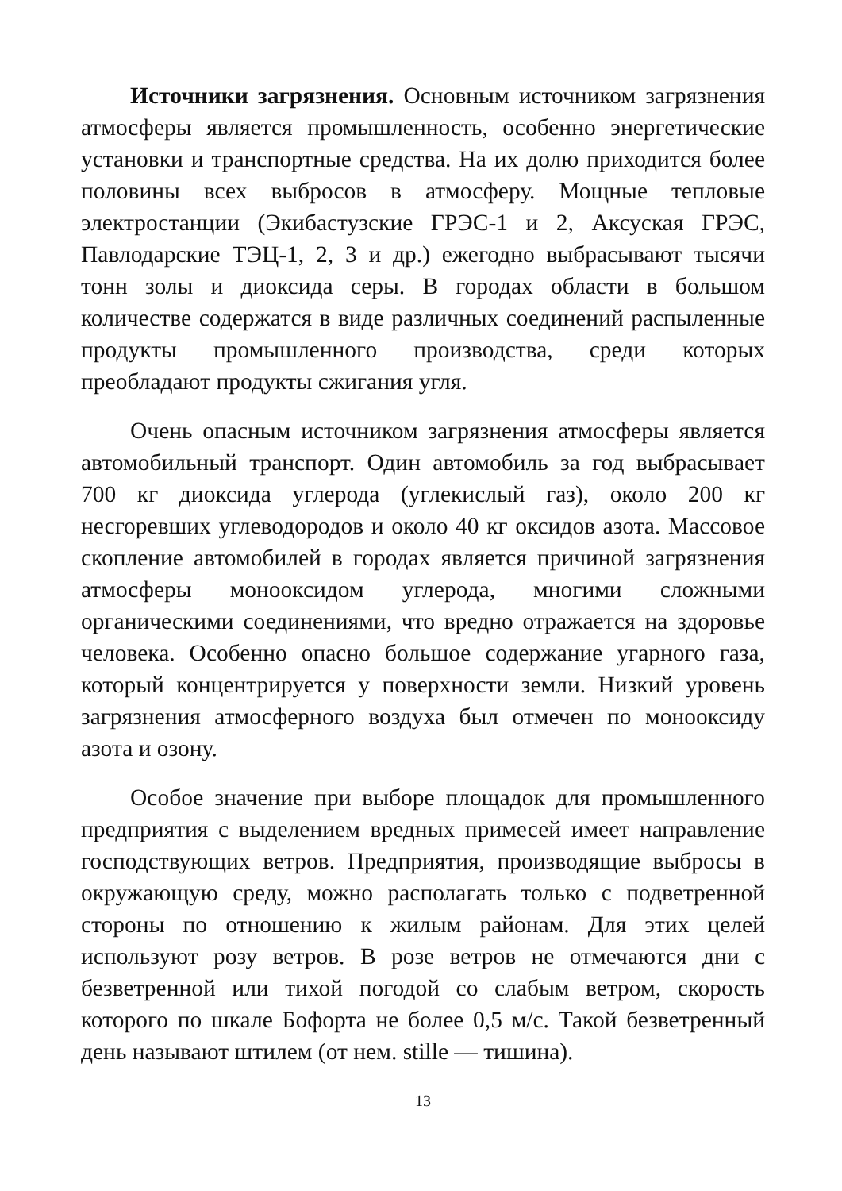Источники загрязнения. Основным источником загрязнения атмосферы является промышленность, особенно энергетические установки и транспортные средства. На их долю приходится более половины всех выбросов в атмосферу. Мощные тепловые электростанции (Экибастузские ГРЭС-1 и 2, Аксуская ГРЭС, Павлодарские ТЭЦ-1, 2, 3 и др.) ежегодно выбрасывают тысячи тонн золы и диоксида серы. В городах области в большом количестве содержатся в виде различных соединений распыленные продукты промышленного производства, среди которых преобладают продукты сжигания угля.
Очень опасным источником загрязнения атмосферы является автомобильный транспорт. Один автомобиль за год выбрасывает 700 кг диоксида углерода (углекислый газ), около 200 кг несгоревших углеводородов и около 40 кг оксидов азота. Массовое скопление автомобилей в городах является причиной загрязнения атмосферы монооксидом углерода, многими сложными органическими соединениями, что вредно отражается на здоровье человека. Особенно опасно большое содержание угарного газа, который концентрируется у поверхности земли. Низкий уровень загрязнения атмосферного воздуха был отмечен по монооксиду азота и озону.
Особое значение при выборе площадок для промышленного предприятия с выделением вредных примесей имеет направление господствующих ветров. Предприятия, производящие выбросы в окружающую среду, можно располагать только с подветренной стороны по отношению к жилым районам. Для этих целей используют розу ветров. В розе ветров не отмечаются дни с безветренной или тихой погодой со слабым ветром, скорость которого по шкале Бофорта не более 0,5 м/с. Такой безветренный день называют штилем (от нем. stille — тишина).
13